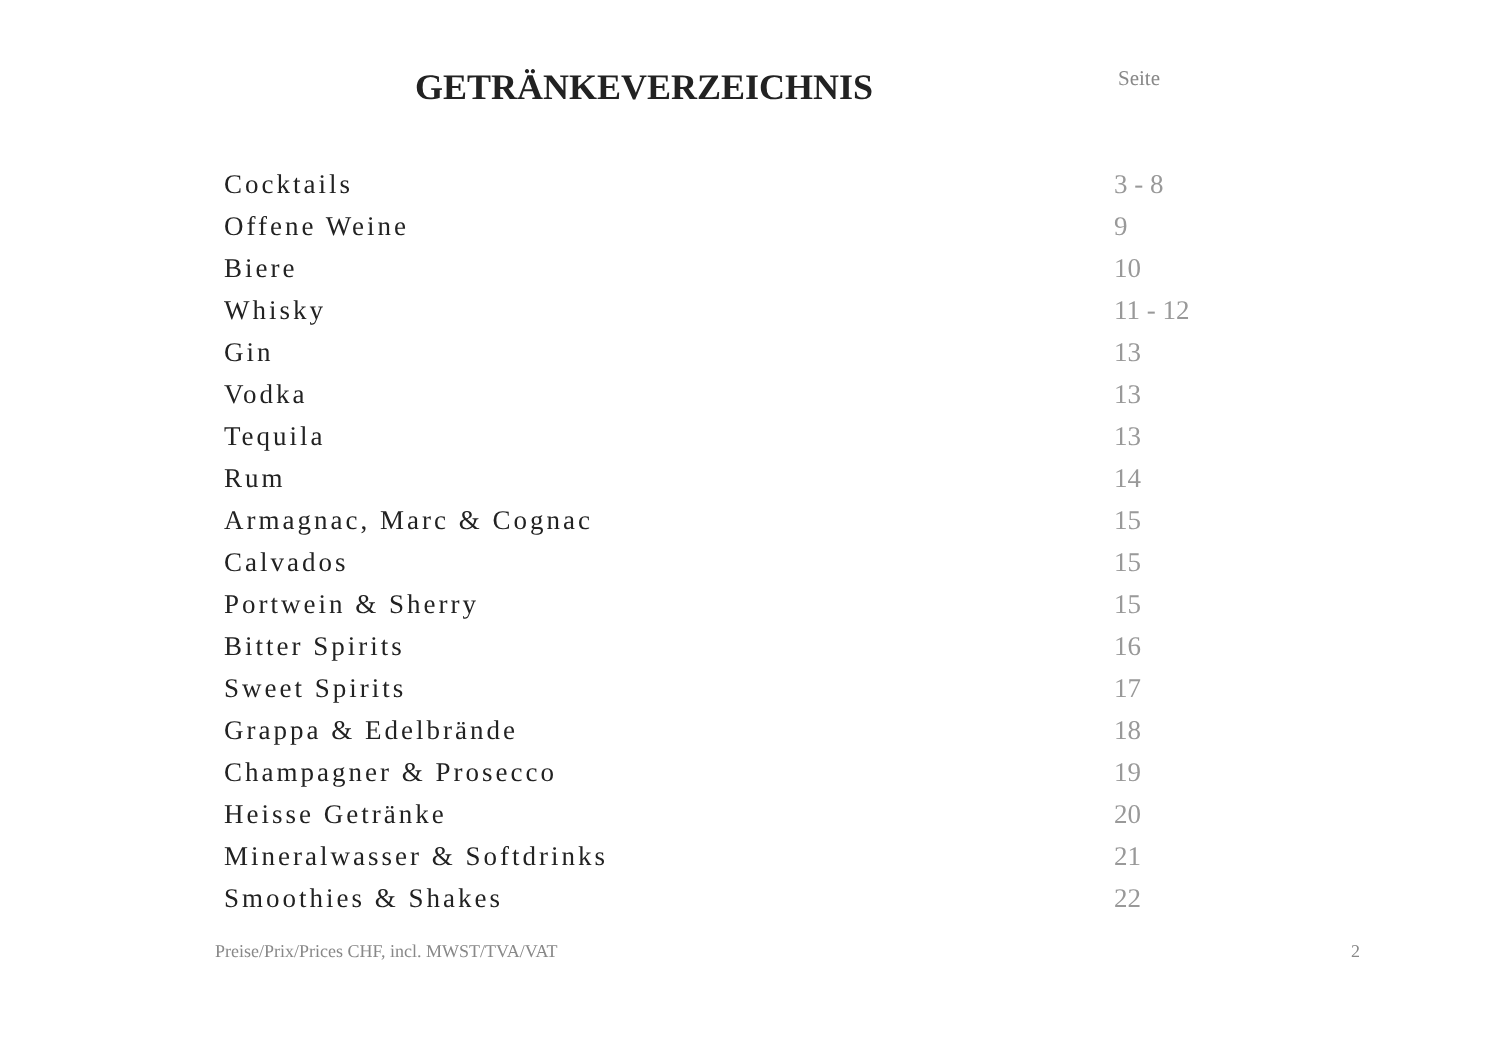GETRÄNKEVERZEICHNIS
Seite
| Cocktails | 3 - 8 |
| Offene Weine | 9 |
| Biere | 10 |
| Whisky | 11 - 12 |
| Gin | 13 |
| Vodka | 13 |
| Tequila | 13 |
| Rum | 14 |
| Armagnac, Marc & Cognac | 15 |
| Calvados | 15 |
| Portwein & Sherry | 15 |
| Bitter Spirits | 16 |
| Sweet Spirits | 17 |
| Grappa & Edelbrände | 18 |
| Champagner & Prosecco | 19 |
| Heisse Getränke | 20 |
| Mineralwasser & Softdrinks | 21 |
| Smoothies & Shakes | 22 |
Preise/Prix/Prices CHF, incl. MWST/TVA/VAT 2